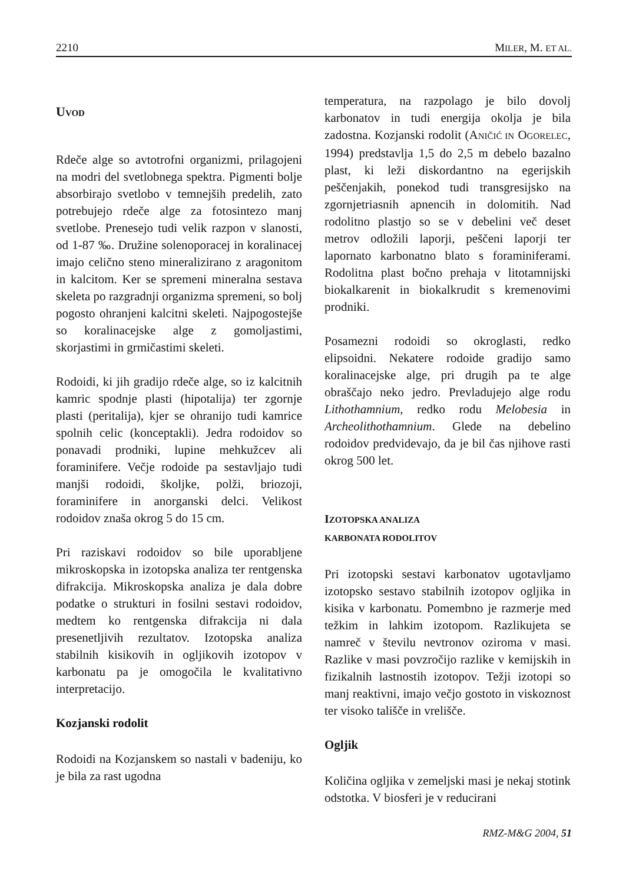2210 MILER, M. ET AL.
UVOD
Rdeče alge so avtotrofni organizmi, prilagojeni na modri del svetlobnega spektra. Pigmenti bolje absorbirajo svetlobo v temnejših predelih, zato potrebujejo rdeče alge za fotosintezo manj svetlobe. Prenesejo tudi velik razpon v slanosti, od 1-87 ‰. Družine solenoporacej in koralinacej imajo celično steno mineralizirano z aragonitom in kalcitom. Ker se spremeni mineralna sestava skeleta po razgradnji organizma spremeni, so bolj pogosto ohranjeni kalcitni skeleti. Najpogostejše so koralinacejske alge z gomoljastimi, skorjastimi in grmičastimi skeleti.
Rodoidi, ki jih gradijo rdeče alge, so iz kalcitnih kamric spodnje plasti (hipotalija) ter zgornje plasti (peritalija), kjer se ohranijo tudi kamrice spolnih celic (konceptakli). Jedra rodoidov so ponavadi prodniki, lupine mehkužcev ali foraminifere. Večje rodoide pa sestavljajo tudi manjši rodoidi, školjke, polži, briozoji, foraminifere in anorganski delci. Velikost rodoidov znaša okrog 5 do 15 cm.
Pri raziskavi rodoidov so bile uporabljene mikroskopska in izotopska analiza ter rentgenska difrakcija. Mikroskopska analiza je dala dobre podatke o strukturi in fosilni sestavi rodoidov, medtem ko rentgenska difrakcija ni dala presenetljivih rezultatov. Izotopska analiza stabilnih kisikovih in ogljikovih izotopov v karbonatu pa je omogočila le kvalitativno interpretacijo.
Kozjanski rodolit
Rodoidi na Kozjanskem so nastali v badeniju, ko je bila za rast ugodna
temperatura, na razpolago je bilo dovolj karbonatov in tudi energija okolja je bila zadostna. Kozjanski rodolit (ANIČIĆ IN OGORELEC, 1994) predstavlja 1,5 do 2,5 m debelo bazalno plast, ki leži diskordantno na egerijskih peščenjakih, ponekod tudi transgresijsko na zgornjetriasnih apnencih in dolomitih. Nad rodolitno plastjo so se v debelini več deset metrov odložili laporji, peščeni laporji ter lapornato karbonatno blato s foraminiferami. Rodolitna plast bočno prehaja v litotamnijski biokalkarenit in biokalkrudit s kremenovimi prodniki.
Posamezni rodoidi so okroglasti, redko elipsoidni. Nekatere rodoide gradijo samo koralinacejske alge, pri drugih pa te alge obraščajo neko jedro. Prevladujejo alge rodu Lithothamnium, redko rodu Melobesia in Archeolithothamnium. Glede na debelino rodoidov predvidevajo, da je bil čas njihove rasti okrog 500 let.
IZOTOPSKA ANALIZA
KARBONATA RODOLITOV
Pri izotopski sestavi karbonatov ugotavljamo izotopsko sestavo stabilnih izotopov ogljika in kisika v karbonatu. Pomembno je razmerje med težkim in lahkim izotopom. Razlikujeta se namreč v številu nevtronov oziroma v masi. Razlike v masi povzročijo razlike v kemijskih in fizikalnih lastnostih izotopov. Težji izotopi so manj reaktivni, imajo večjo gostoto in viskoznost ter visoko tališče in vrelišče.
Ogljik
Količina ogljika v zemeljski masi je nekaj stotink odstotka. V biosferi je v reducirani
RMZ-M&G 2004, 51